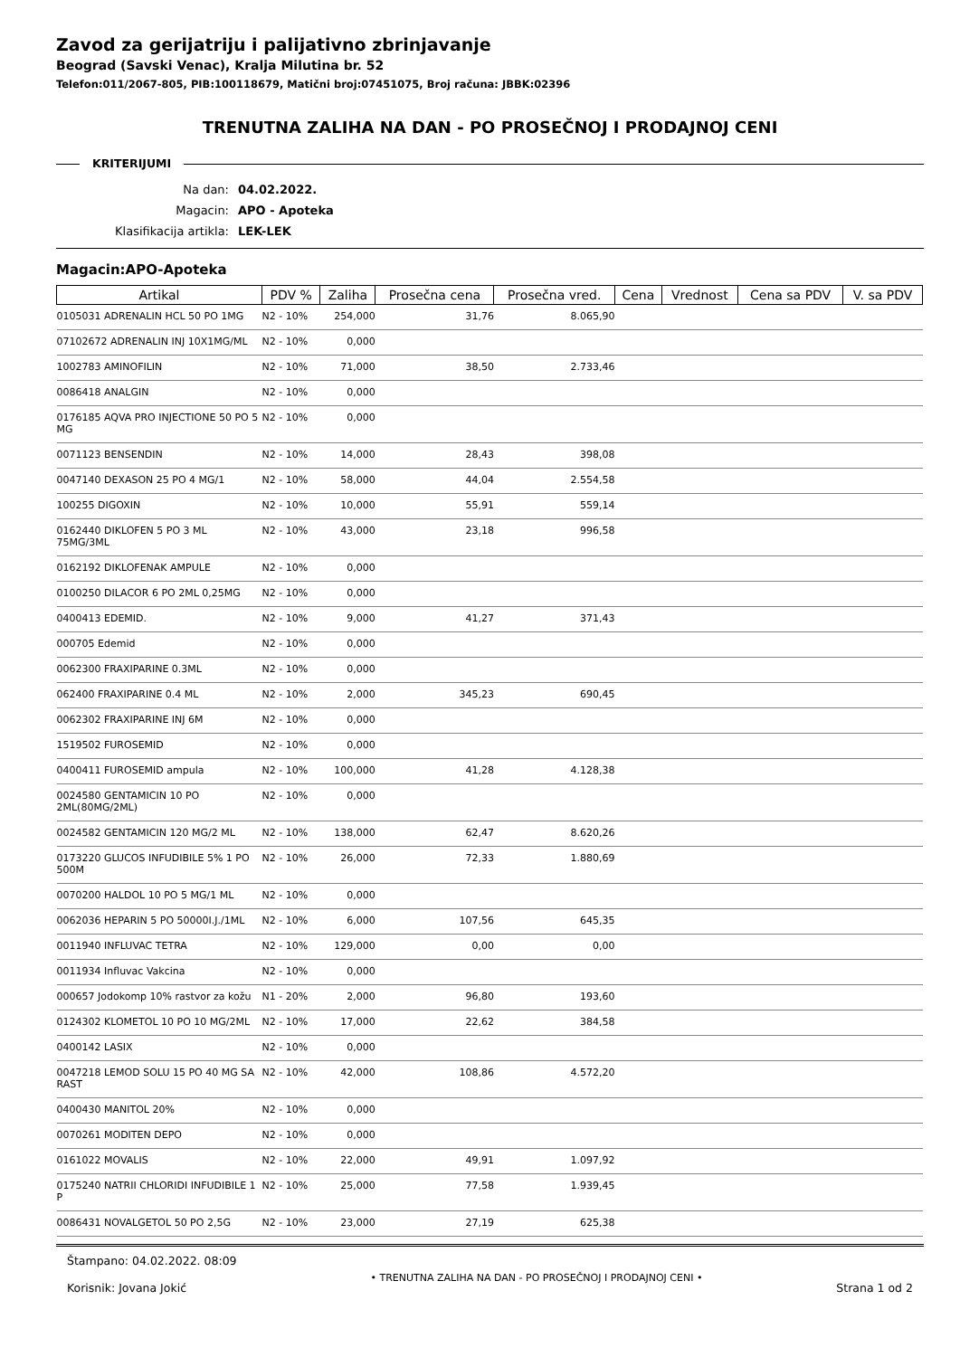Zavod za gerijatriju i palijativno zbrinjavanje
Beograd (Savski Venac), Kralja Milutina br. 52
Telefon:011/2067-805, PIB:100118679, Matični broj:07451075, Broj računa: JBBK:02396
TRENUTNA ZALIHA NA DAN - PO PROSEČNOJ I PRODAJNOJ CENI
KRITERIJUMI
| Na dan: | 04.02.2022. |
| Magacin: | APO - Apoteka |
| Klasifikacija artikla: | LEK-LEK |
Magacin:APO-Apoteka
| Artikal | PDV % | Zaliha | Prosečna cena | Prosečna vred. | Cena | Vrednost | Cena sa PDV | V. sa PDV |
| --- | --- | --- | --- | --- | --- | --- | --- | --- |
| 0105031 ADRENALIN HCL 50 PO 1MG | N2 - 10% | 254,000 | 31,76 | 8.065,90 | | | | |
| 07102672 ADRENALIN INJ 10X1MG/ML | N2 - 10% | 0,000 | | | | | | |
| 1002783 AMINOFILIN | N2 - 10% | 71,000 | 38,50 | 2.733,46 | | | | |
| 0086418 ANALGIN | N2 - 10% | 0,000 | | | | | | |
| 0176185 AQVA PRO INJECTIONE 50 PO 5 MG | N2 - 10% | 0,000 | | | | | | |
| 0071123 BENSENDIN | N2 - 10% | 14,000 | 28,43 | 398,08 | | | | |
| 0047140 DEXASON 25 PO 4 MG/1 | N2 - 10% | 58,000 | 44,04 | 2.554,58 | | | | |
| 100255 DIGOXIN | N2 - 10% | 10,000 | 55,91 | 559,14 | | | | |
| 0162440 DIKLOFEN 5 PO 3 ML 75MG/3ML | N2 - 10% | 43,000 | 23,18 | 996,58 | | | | |
| 0162192 DIKLOFENAK AMPULE | N2 - 10% | 0,000 | | | | | | |
| 0100250 DILACOR 6 PO 2ML 0,25MG | N2 - 10% | 0,000 | | | | | | |
| 0400413 EDEMID. | N2 - 10% | 9,000 | 41,27 | 371,43 | | | | |
| 000705 Edemid | N2 - 10% | 0,000 | | | | | | |
| 0062300 FRAXIPARINE 0.3ML | N2 - 10% | 0,000 | | | | | | |
| 062400 FRAXIPARINE 0.4 ML | N2 - 10% | 2,000 | 345,23 | 690,45 | | | | |
| 0062302 FRAXIPARINE INJ 6M | N2 - 10% | 0,000 | | | | | | |
| 1519502 FUROSEMID | N2 - 10% | 0,000 | | | | | | |
| 0400411 FUROSEMID ampula | N2 - 10% | 100,000 | 41,28 | 4.128,38 | | | | |
| 0024580 GENTAMICIN 10 PO 2ML(80MG/2ML) | N2 - 10% | 0,000 | | | | | | |
| 0024582 GENTAMICIN 120 MG/2 ML | N2 - 10% | 138,000 | 62,47 | 8.620,26 | | | | |
| 0173220 GLUCOS INFUDIBILE 5% 1 PO 500M | N2 - 10% | 26,000 | 72,33 | 1.880,69 | | | | |
| 0070200 HALDOL 10 PO 5 MG/1 ML | N2 - 10% | 0,000 | | | | | | |
| 0062036 HEPARIN 5 PO 50000I.J./1ML | N2 - 10% | 6,000 | 107,56 | 645,35 | | | | |
| 0011940 INFLUVAC TETRA | N2 - 10% | 129,000 | 0,00 | 0,00 | | | | |
| 0011934 Influvac Vakcina | N2 - 10% | 0,000 | | | | | | |
| 000657 Jodokomp 10% rastvor za kožu | N1 - 20% | 2,000 | 96,80 | 193,60 | | | | |
| 0124302 KLOMETOL 10 PO 10 MG/2ML | N2 - 10% | 17,000 | 22,62 | 384,58 | | | | |
| 0400142 LASIX | N2 - 10% | 0,000 | | | | | | |
| 0047218 LEMOD SOLU 15 PO 40 MG SA RAST | N2 - 10% | 42,000 | 108,86 | 4.572,20 | | | | |
| 0400430 MANITOL 20% | N2 - 10% | 0,000 | | | | | | |
| 0070261 MODITEN DEPO | N2 - 10% | 0,000 | | | | | | |
| 0161022 MOVALIS | N2 - 10% | 22,000 | 49,91 | 1.097,92 | | | | |
| 0175240 NATRII CHLORIDI INFUDIBILE 1 P | N2 - 10% | 25,000 | 77,58 | 1.939,45 | | | | |
| 0086431 NOVALGETOL 50 PO 2,5G | N2 - 10% | 23,000 | 27,19 | 625,38 | | | | |
Štampano: 04.02.2022. 08:09
Korisnik: Jovana Jokić
• TRENUTNA ZALIHA NA DAN - PO PROSEČNOJ I PRODAJNOJ CENI •
Strana 1 od 2